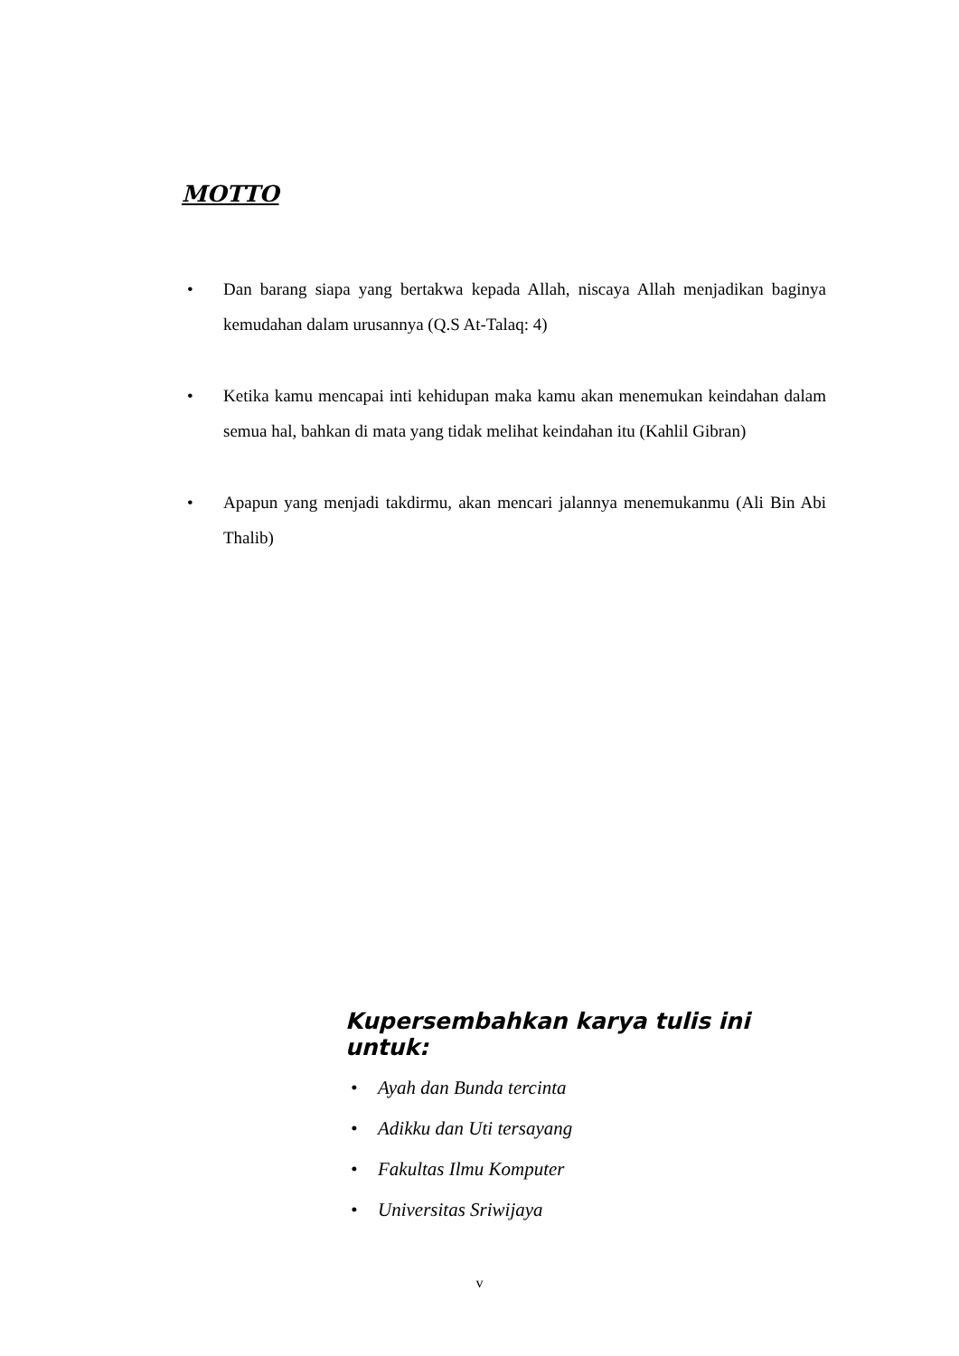MOTTO
• Dan barang siapa yang bertakwa kepada Allah, niscaya Allah menjadikan baginya kemudahan dalam urusannya (Q.S At-Talaq: 4)
• Ketika kamu mencapai inti kehidupan maka kamu akan menemukan keindahan dalam semua hal, bahkan di mata yang tidak melihat keindahan itu (Kahlil Gibran)
• Apapun yang menjadi takdirmu, akan mencari jalannya menemukanmu (Ali Bin Abi Thalib)
Kupersembahkan karya tulis ini untuk:
• Ayah dan Bunda tercinta
• Adikku dan Uti tersayang
• Fakultas Ilmu Komputer
• Universitas Sriwijaya
v